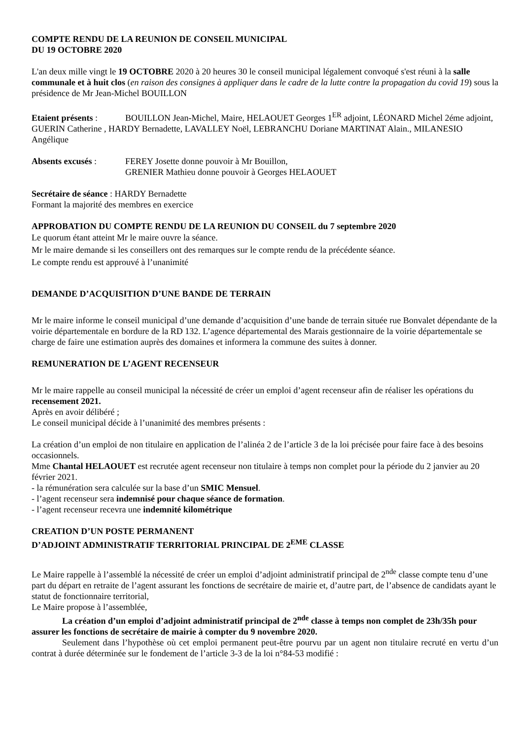COMPTE RENDU DE LA REUNION DE CONSEIL MUNICIPAL
DU 19 OCTOBRE 2020
L'an deux mille vingt le 19 OCTOBRE 2020 à 20 heures 30 le conseil municipal légalement convoqué s'est réuni à la salle communale et à huit clos (en raison des consignes à appliquer dans le cadre de la lutte contre la propagation du covid 19) sous la présidence de Mr Jean-Michel BOUILLON
Etaient présents : BOUILLON Jean-Michel, Maire, HELAOUET Georges 1<sup>ER</sup> adjoint, LÉONARD Michel 2éme adjoint, GUERIN Catherine , HARDY Bernadette, LAVALLEY Noël, LEBRANCHU Doriane MARTINAT Alain., MILANESIO Angélique
Absents excusés : FEREY Josette donne pouvoir à Mr Bouillon,
GRENIER Mathieu donne pouvoir à Georges HELAOUET
Secrétaire de séance : HARDY Bernadette
Formant la majorité des membres en exercice
APPROBATION DU COMPTE RENDU DE LA REUNION DU CONSEIL du 7 septembre 2020
Le quorum étant atteint Mr le maire ouvre la séance.
Mr le maire demande si les conseillers ont des remarques sur le compte rendu de la précédente séance.
Le compte rendu est approuvé à l’unanimité
DEMANDE D’ACQUISITION D’UNE BANDE DE TERRAIN
Mr le maire informe le conseil municipal d’une demande d’acquisition d’une bande de terrain située rue Bonvalet dépendante de la voirie départementale en bordure de la RD 132. L’agence départemental des Marais gestionnaire de la voirie départementale se charge de faire une estimation auprès des domaines et informera la commune des suites à donner.
REMUNERATION DE L’AGENT RECENSEUR
Mr le maire rappelle au conseil municipal la nécessité de créer un emploi d’agent recenseur afin de réaliser les opérations du recensement 2021.
Après en avoir délibéré ;
Le conseil municipal décide à l’unanimité des membres présents :
La création d’un emploi de non titulaire en application de l’alinéa 2 de l’article 3 de la loi précisée pour faire face à des besoins occasionnels.
Mme Chantal HELAOUET est recrutée agent recenseur non titulaire à temps non complet pour la période du 2 janvier au 20 février 2021.
- la rémunération sera calculée sur la base d’un SMIC Mensuel.
- l’agent recenseur sera indemnisé pour chaque séance de formation.
- l’agent recenseur recevra une indemnité kilométrique
CREATION D’UN POSTE PERMANENT
D’ADJOINT ADMINISTRATIF TERRITORIAL PRINCIPAL DE 2<sup>EME</sup> CLASSE
Le Maire rappelle à l’assemblé la nécessité de créer un emploi d’adjoint administratif principal de 2<sup>nde</sup> classe compte tenu d’une part du départ en retraite de l’agent assurant les fonctions de secrétaire de mairie et, d’autre part, de l’absence de candidats ayant le statut de fonctionnaire territorial,
Le Maire propose à l’assemblée,
La création d’un emploi d’adjoint administratif principal de 2<sup>nde</sup> classe à temps non complet de 23h/35h pour assurer les fonctions de secrétaire de mairie à compter du 9 novembre 2020.
Seulement dans l’hypothèse où cet emploi permanent peut-être pourvu par un agent non titulaire recruté en vertu d’un contrat à durée déterminée sur le fondement de l’article 3-3 de la loi n°84-53 modifié :